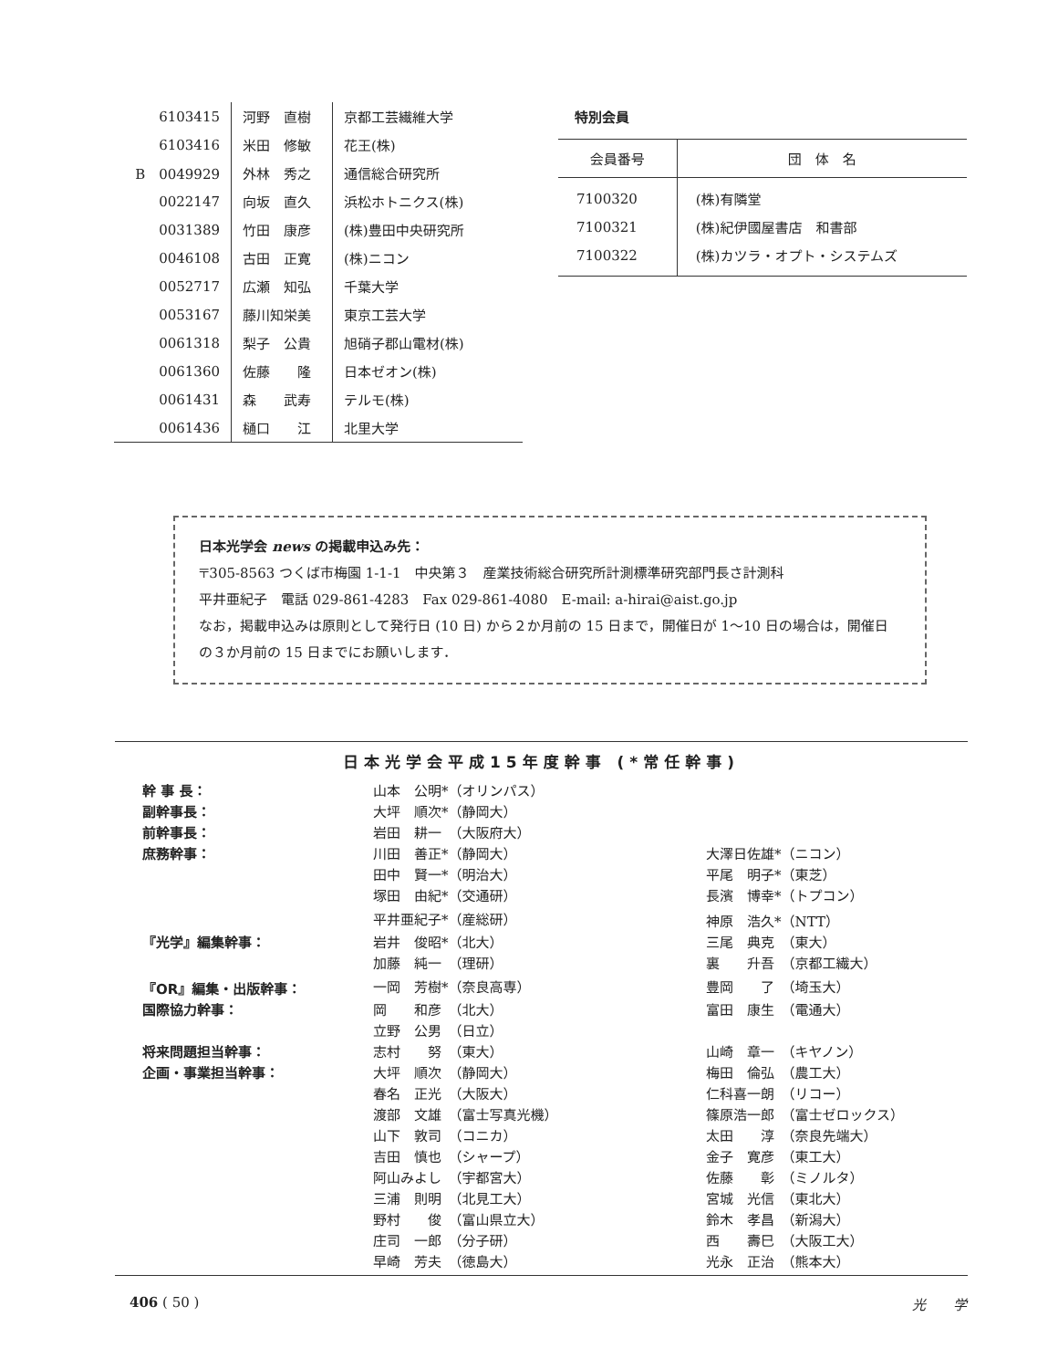| 6103415 | 河野 直樹 | 京都工芸繊維大学 |
| 6103416 | 米田 修敏 | 花王(株) |
| B 0049929 | 外林 秀之 | 通信総合研究所 |
| 0022147 | 向坂 直久 | 浜松ホトニクス(株) |
| 0031389 | 竹田 康彦 | (株)豊田中央研究所 |
| 0046108 | 古田 正寛 | (株)ニコン |
| 0052717 | 広瀬 知弘 | 千葉大学 |
| 0053167 | 藤川知栄美 | 東京工芸大学 |
| 0061318 | 梨子 公貴 | 旭硝子郡山電材(株) |
| 0061360 | 佐藤 隆 | 日本ゼオン(株) |
| 0061431 | 森 武寿 | テルモ(株) |
| 0061436 | 樋口 江 | 北里大学 |
特別会員
| 会員番号 | 団 体 名 |
| --- | --- |
| 7100320 | (株)有隣堂 |
| 7100321 | (株)紀伊國屋書店 和書部 |
| 7100322 | (株)カツラ・オプト・システムズ |
日本光学会 news の掲載申込み先：
〒305-8563 つくば市梅園 1-1-1　中央第３　産業技術総合研究所計測標準研究部門長さ計測科
平井亜紀子　電話 029-861-4283　Fax 029-861-4080　E-mail: a-hirai@aist.go.jp
なお，掲載申込みは原則として発行日 (10 日) から２か月前の 15 日まで，開催日が 1〜10 日の場合は，開催日の３か月前の 15 日までにお願いします．
日本光学会平成15年度幹事 (*常任幹事)
| 幹 事 長： | 山本 公明*（オリンパス） | |
| 副幹事長： | 大坪 順次*（静岡大） | |
| 前幹事長： | 岩田 耕一 （大阪府大） | |
| 庶務幹事： | 川田 善正*（静岡大） | 大澤日佐雄*（ニコン） |
| | 田中 賢一*（明治大） | 平尾 明子*（東芝） |
| | 塚田 由紀*（交通研） | 長濱 博幸*（トプコン） |
| | 平井亜紀子*（産総研） | 神原 浩久*（NTT） |
| 『光学』編集幹事： | 岩井 俊昭*（北大） | 三尾 典克 （東大） |
| | 加藤 純一 （理研） | 裏 升吾 （京都工繊大） |
| 『OR』編集・出版幹事： | 一岡 芳樹*（奈良高専） | 豊岡 了 （埼玉大） |
| 国際協力幹事： | 岡 和彦 （北大） | 富田 康生 （電通大） |
| | 立野 公男 （日立） | |
| 将来問題担当幹事： | 志村 努 （東大） | 山崎 章一 （キヤノン） |
| 企画・事業担当幹事： | 大坪 順次 （静岡大） | 梅田 倫弘 （農工大） |
| | 春名 正光 （大阪大） | 仁科喜一朗 （リコー） |
| | 渡部 文雄 （富士写真光機） | 篠原浩一郎 （富士ゼロックス） |
| | 山下 敦司 （コニカ） | 太田 淳 （奈良先端大） |
| | 吉田 慎也 （シャープ） | 金子 寛彦 （東工大） |
| | 阿山みよし （宇都宮大） | 佐藤 彰 （ミノルタ） |
| | 三浦 則明 （北見工大） | 宮城 光信 （東北大） |
| | 野村 俊 （富山県立大） | 鈴木 孝昌 （新潟大） |
| | 庄司 一郎 （分子研） | 西 壽巳 （大阪工大） |
| | 早崎 芳夫 （徳島大） | 光永 正治 （熊本大） |
406 ( 50 ) 光　　学